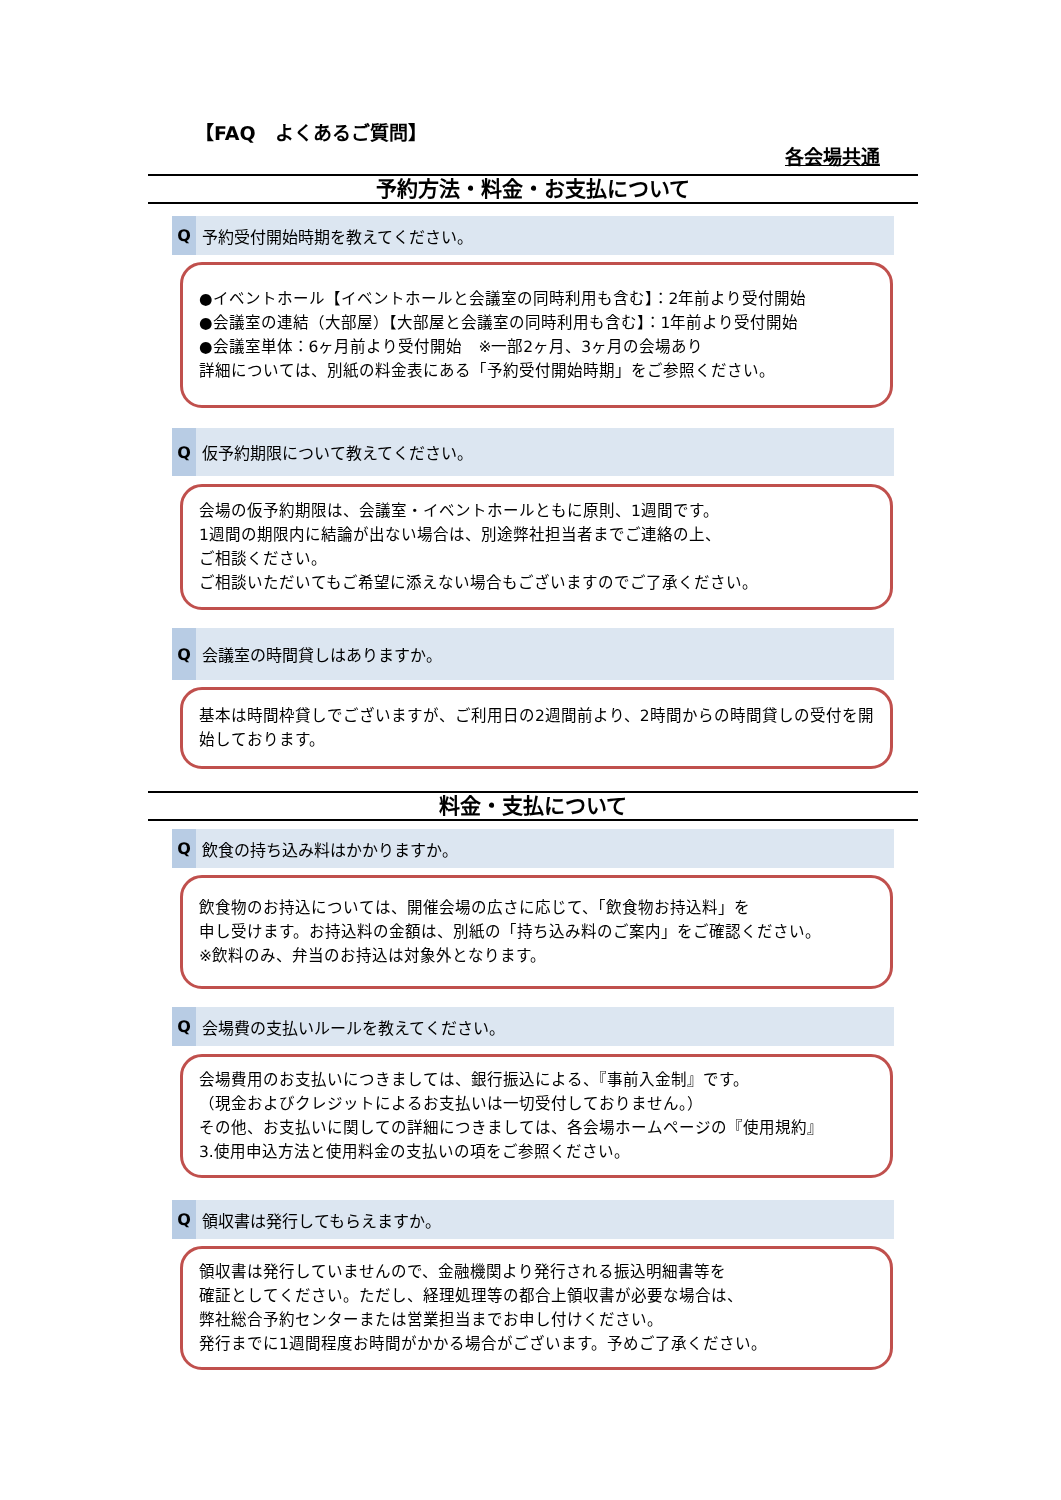【FAQ　よくあるご質問】
各会場共通
予約方法・料金・お支払について
Q予約受付開始時期を教えてください。
●イベントホール【イベントホールと会議室の同時利用も含む】：2年前より受付開始
●会議室の連結（大部屋）【大部屋と会議室の同時利用も含む】：1年前より受付開始
●会議室単体：6ヶ月前より受付開始　※一部2ヶ月、3ヶ月の会場あり
詳細については、別紙の料金表にある「予約受付開始時期」をご参照ください。
Q仮予約期限について教えてください。
会場の仮予約期限は、会議室・イベントホールともに原則、1週間です。
1週間の期限内に結論が出ない場合は、別途弊社担当者までご連絡の上、
ご相談ください。
ご相談いただいてもご希望に添えない場合もございますのでご了承ください。
Q会議室の時間貸しはありますか。
基本は時間枠貸しでございますが、ご利用日の2週間前より、2時間からの時間貸しの受付を開始しております。
料金・支払について
Q飲食の持ち込み料はかかりますか。
飲食物のお持込については、開催会場の広さに応じて、「飲食物お持込料」を
申し受けます。お持込料の金額は、別紙の「持ち込み料のご案内」をご確認ください。
※飲料のみ、弁当のお持込は対象外となります。
Q会場費の支払いルールを教えてください。
会場費用のお支払いにつきましては、銀行振込による、『事前入金制』です。
（現金およびクレジットによるお支払いは一切受付しておりません。）
その他、お支払いに関しての詳細につきましては、各会場ホームページの『使用規約』
3.使用申込方法と使用料金の支払いの項をご参照ください。
Q領収書は発行してもらえますか。
領収書は発行していませんので、金融機関より発行される振込明細書等を
確証としてください。ただし、経理処理等の都合上領収書が必要な場合は、
弊社総合予約センターまたは営業担当までお申し付けください。
発行までに1週間程度お時間がかかる場合がございます。予めご了承ください。